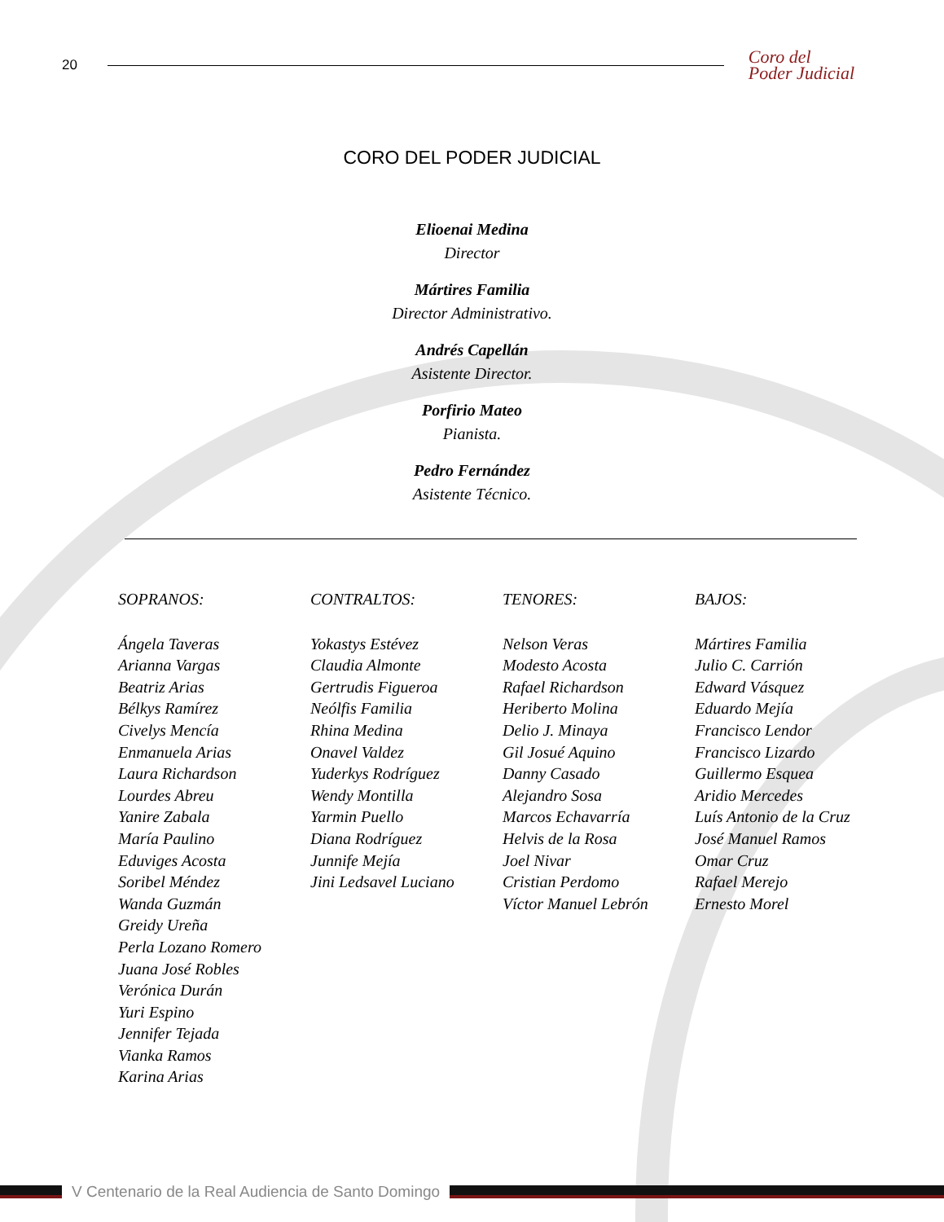20
Coro del
Poder Judicial
CORO DEL PODER JUDICIAL
Elioenai Medina
Director
Mártires Familia
Director Administrativo.
Andrés Capellán
Asistente Director.
Porfirio Mateo
Pianista.
Pedro Fernández
Asistente Técnico.
SOPRANOS:
Ángela Taveras
Arianna Vargas
Beatriz Arias
Bélkys Ramírez
Civelys Mencía
Enmanuela Arias
Laura Richardson
Lourdes Abreu
Yanire Zabala
María Paulino
Eduviges Acosta
Soribel Méndez
Wanda Guzmán
Greidy Ureña
Perla Lozano Romero
Juana José Robles
Verónica Durán
Yuri Espino
Jennifer Tejada
Vianka Ramos
Karina Arias
CONTRALTOS:
Yokastys Estévez
Claudia Almonte
Gertrudis Figueroa
Neólfis Familia
Rhina Medina
Onavel Valdez
Yuderkys Rodríguez
Wendy Montilla
Yarmin Puello
Diana Rodríguez
Junnife Mejía
Jini Ledsavel Luciano
TENORES:
Nelson Veras
Modesto Acosta
Rafael Richardson
Heriberto Molina
Delio J. Minaya
Gil Josué Aquino
Danny Casado
Alejandro Sosa
Marcos Echavarría
Helvis de la Rosa
Joel Nivar
Cristian Perdomo
Víctor Manuel Lebrón
BAJOS:
Mártires Familia
Julio C. Carrión
Edward Vásquez
Eduardo Mejía
Francisco Lendor
Francisco Lizardo
Guillermo Esquea
Aridio Mercedes
Luís Antonio de la Cruz
José Manuel Ramos
Omar Cruz
Rafael Merejo
Ernesto Morel
V Centenario de la Real Audiencia de Santo Domingo